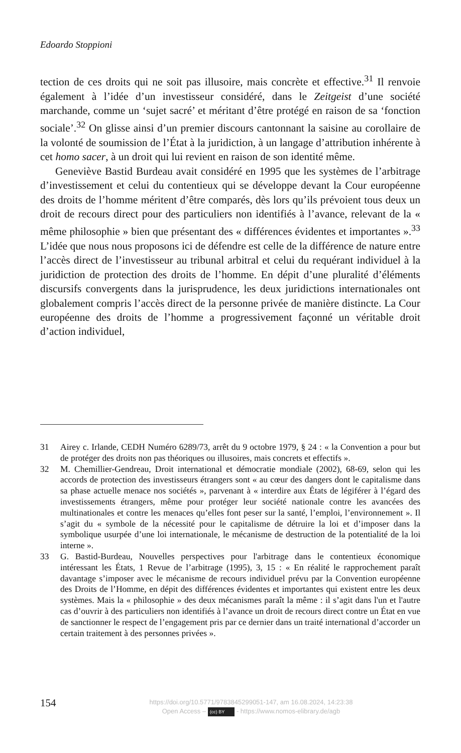Edoardo Stoppioni
tection de ces droits qui ne soit pas illusoire, mais concrète et effective.<sup>31</sup> Il renvoie également à l’idée d’un investisseur considéré, dans le Zeitgeist d’une société marchande, comme un ‘sujet sacré’ et méritant d’être protégé en raison de sa ‘fonction sociale’.<sup>32</sup> On glisse ainsi d’un premier discours cantonnant la saisine au corollaire de la volonté de soumission de l’État à la juridiction, à un langage d’attribution inhérente à cet homo sacer, à un droit qui lui revient en raison de son identité même.
Geneviève Bastid Burdeau avait considéré en 1995 que les systèmes de l’arbitrage d’investissement et celui du contentieux qui se développe devant la Cour européenne des droits de l’homme méritent d’être comparés, dès lors qu’ils prévoient tous deux un droit de recours direct pour des particuliers non identifiés à l’avance, relevant de la « même philosophie » bien que présentant des « différences évidentes et importantes ».<sup>33</sup> L’idée que nous nous proposons ici de défendre est celle de la différence de nature entre l’accès direct de l’investisseur au tribunal arbitral et celui du requérant individuel à la juridiction de protection des droits de l’homme. En dépit d’une pluralité d’éléments discursifs convergents dans la jurisprudence, les deux juridictions internationales ont globalement compris l’accès direct de la personne privée de manière distincte. La Cour européenne des droits de l’homme a progressivement façonné un véritable droit d’action individuel,
31 Airey c. Irlande, CEDH Numéro 6289/73, arrêt du 9 octobre 1979, § 24 : « la Convention a pour but de protéger des droits non pas théoriques ou illusoires, mais concrets et effectifs ».
32 M. Chemillier-Gendreau, Droit international et démocratie mondiale (2002), 68-69, selon qui les accords de protection des investisseurs étrangers sont « au cœur des dangers dont le capitalisme dans sa phase actuelle menace nos sociétés », parvenant à « interdire aux États de légiférer à l’égard des investissements étrangers, même pour protéger leur société nationale contre les avancées des multinationales et contre les menaces qu’elles font peser sur la santé, l’emploi, l’environnement ». Il s’agit du « symbole de la nécessité pour le capitalisme de détruire la loi et d’imposer dans la symbolique usurpée d’une loi internationale, le mécanisme de destruction de la potentialité de la loi interne ».
33 G. Bastid-Burdeau, Nouvelles perspectives pour l'arbitrage dans le contentieux économique intéressant les États, 1 Revue de l’arbitrage (1995), 3, 15 : « En réalité le rapprochement paraît davantage s’imposer avec le mécanisme de recours individuel prévu par la Convention européenne des Droits de l’Homme, en dépit des différences évidentes et importantes qui existent entre les deux systèmes. Mais la « philosophie » des deux mécanismes paraît la même : il s’agit dans l'un et l'autre cas d’ouvrir à des particuliers non identifiés à l’avance un droit de recours direct contre un État en vue de sanctionner le respect de l’engagement pris par ce dernier dans un traité international d’accorder un certain traitement à des personnes privées ».
154
https://doi.org/10.5771/9783845299051-147, am 16.08.2024, 14:23:38
Open Access – (cc) BY - https://www.nomos-elibrary.de/agb